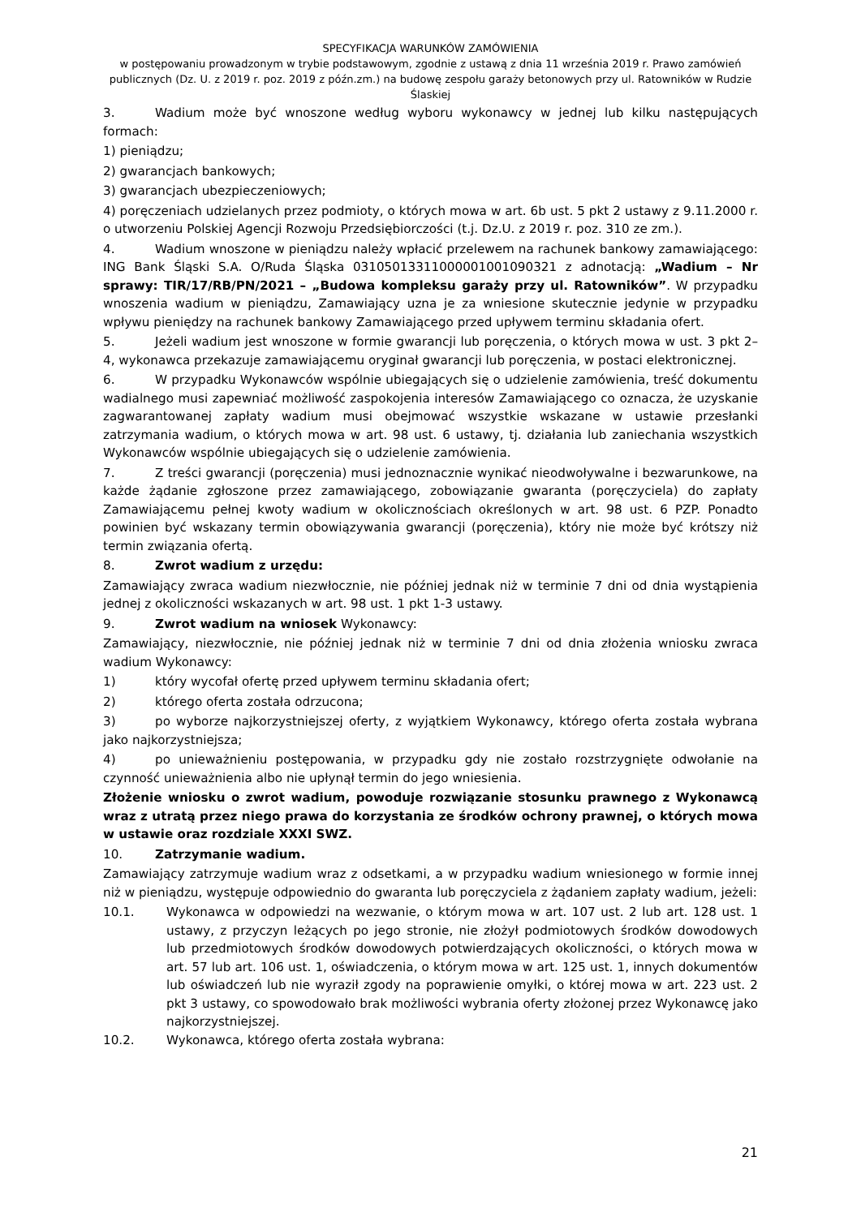SPECYFIKACJA WARUNKÓW ZAMÓWIENIA
w postępowaniu prowadzonym w trybie podstawowym, zgodnie z ustawą z dnia 11 września 2019 r. Prawo zamówień publicznych (Dz. U. z 2019 r. poz. 2019 z późn.zm.) na budowę zespołu garaży betonowych przy ul. Ratowników w Rudzie Ślaskiej
3. Wadium może być wnoszone według wyboru wykonawcy w jednej lub kilku następujących formach:
1) pieniądzu;
2) gwarancjach bankowych;
3) gwarancjach ubezpieczeniowych;
4) poręczeniach udzielanych przez podmioty, o których mowa w art. 6b ust. 5 pkt 2 ustawy z 9.11.2000 r. o utworzeniu Polskiej Agencji Rozwoju Przedsiębiorczości (t.j. Dz.U. z 2019 r. poz. 310 ze zm.).
4. Wadium wnoszone w pieniądzu należy wpłacić przelewem na rachunek bankowy zamawiającego: ING Bank Śląski S.A. O/Ruda Śląska 03105013311000001001090321 z adnotacją: „Wadium – Nr sprawy: TIR/17/RB/PN/2021 – „Budowa kompleksu garaży przy ul. Ratowników”. W przypadku wnoszenia wadium w pieniądzu, Zamawiający uzna je za wniesione skutecznie jedynie w przypadku wpływu pieniędzy na rachunek bankowy Zamawiającego przed upływem terminu składania ofert.
5. Jeżeli wadium jest wnoszone w formie gwarancji lub poręczenia, o których mowa w ust. 3 pkt 2–4, wykonawca przekazuje zamawiającemu oryginał gwarancji lub poręczenia, w postaci elektronicznej.
6. W przypadku Wykonawców wspólnie ubiegających się o udzielenie zamówienia, treść dokumentu wadialnego musi zapewniać możliwość zaspokojenia interesów Zamawiającego co oznacza, że uzyskanie zagwarantowanej zapłaty wadium musi obejmować wszystkie wskazane w ustawie przesłanki zatrzymania wadium, o których mowa w art. 98 ust. 6 ustawy, tj. działania lub zaniechania wszystkich Wykonawców wspólnie ubiegających się o udzielenie zamówienia.
7. Z treści gwarancji (poręczenia) musi jednoznacznie wynikać nieodwoływalne i bezwarunkowe, na każde żądanie zgłoszone przez zamawiającego, zobowiązanie gwaranta (poręczyciela) do zapłaty Zamawiającemu pełnej kwoty wadium w okolicznościach określonych w art. 98 ust. 6 PZP. Ponadto powinien być wskazany termin obowiązywania gwarancji (poręczenia), który nie może być krótszy niż termin związania ofertą.
8. Zwrot wadium z urzędu:
Zamawiający zwraca wadium niezwłocznie, nie później jednak niż w terminie 7 dni od dnia wystąpienia jednej z okoliczności wskazanych w art. 98 ust. 1 pkt 1-3 ustawy.
9. Zwrot wadium na wniosek Wykonawcy:
Zamawiający, niezwłocznie, nie później jednak niż w terminie 7 dni od dnia złożenia wniosku zwraca wadium Wykonawcy:
1) który wycofał ofertę przed upływem terminu składania ofert;
2) którego oferta została odrzucona;
3) po wyborze najkorzystniejszej oferty, z wyjątkiem Wykonawcy, którego oferta została wybrana jako najkorzystniejsza;
4) po unieważnieniu postępowania, w przypadku gdy nie zostało rozstrzygnięte odwołanie na czynność unieważnienia albo nie upłynął termin do jego wniesienia.
Złożenie wniosku o zwrot wadium, powoduje rozwiązanie stosunku prawnego z Wykonawcą wraz z utratą przez niego prawa do korzystania ze środków ochrony prawnej, o których mowa w ustawie oraz rozdziale XXXI SWZ.
10. Zatrzymanie wadium.
Zamawiający zatrzymuje wadium wraz z odsetkami, a w przypadku wadium wniesionego w formie innej niż w pieniądzu, występuje odpowiednio do gwaranta lub poręczyciela z żądaniem zapłaty wadium, jeżeli:
10.1. Wykonawca w odpowiedzi na wezwanie, o którym mowa w art. 107 ust. 2 lub art. 128 ust. 1 ustawy, z przyczyn leżących po jego stronie, nie złożył podmiotowych środków dowodowych lub przedmiotowych środków dowodowych potwierdzających okoliczności, o których mowa w art. 57 lub art. 106 ust. 1, oświadczenia, o którym mowa w art. 125 ust. 1, innych dokumentów lub oświadczeń lub nie wyraził zgody na poprawienie omyłki, o której mowa w art. 223 ust. 2 pkt 3 ustawy, co spowodowało brak możliwości wybrania oferty złożonej przez Wykonawcę jako najkorzystniejszej.
10.2. Wykonawca, którego oferta została wybrana:
21